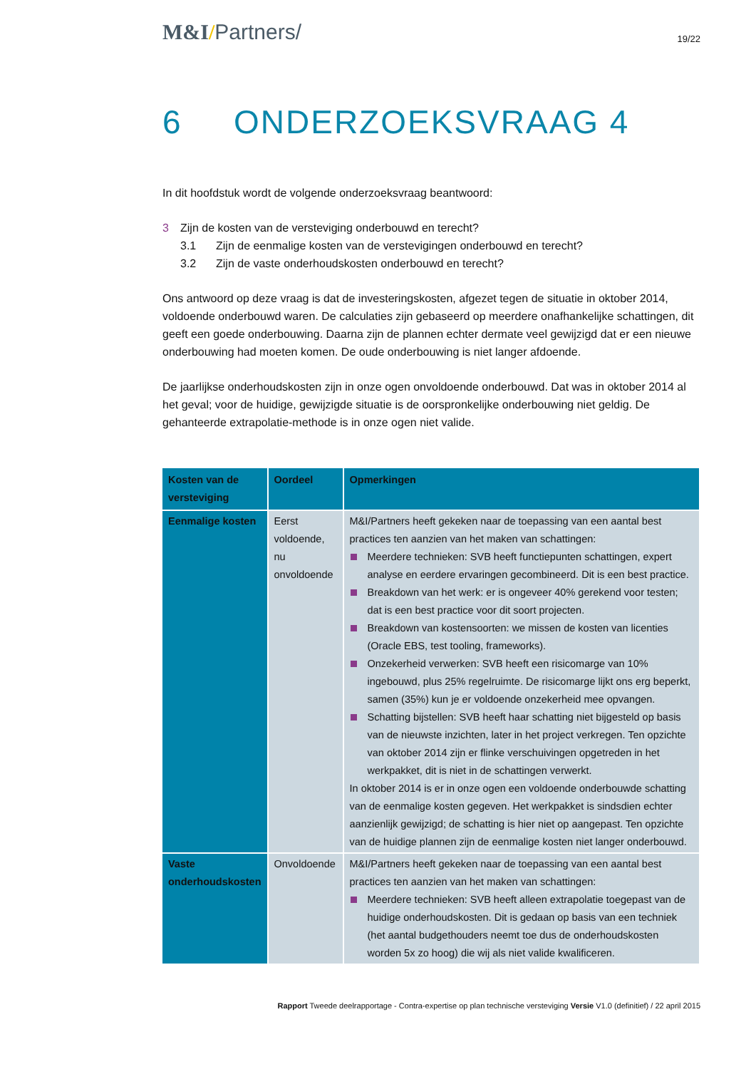M&I/Partners/
19/22
6 ONDERZOEKSVRAAG 4
In dit hoofdstuk wordt de volgende onderzoeksvraag beantwoord:
3 Zijn de kosten van de versteviging onderbouwd en terecht?
3.1 Zijn de eenmalige kosten van de verstevigingen onderbouwd en terecht?
3.2 Zijn de vaste onderhoudskosten onderbouwd en terecht?
Ons antwoord op deze vraag is dat de investeringskosten, afgezet tegen de situatie in oktober 2014, voldoende onderbouwd waren. De calculaties zijn gebaseerd op meerdere onafhankelijke schattingen, dit geeft een goede onderbouwing. Daarna zijn de plannen echter dermate veel gewijzigd dat er een nieuwe onderbouwing had moeten komen. De oude onderbouwing is niet langer afdoende.
De jaarlijkse onderhoudskosten zijn in onze ogen onvoldoende onderbouwd. Dat was in oktober 2014 al het geval; voor de huidige, gewijzigde situatie is de oorspronkelijke onderbouwing niet geldig. De gehanteerde extrapolatie-methode is in onze ogen niet valide.
| Kosten van de versteviging | Oordeel | Opmerkingen |
| --- | --- | --- |
| Eenmalige kosten | Eerst voldoende, nu onvoldoende | M&I/Partners heeft gekeken naar de toepassing van een aantal best practices ten aanzien van het maken van schattingen: Meerdere technieken: SVB heeft functiepunten schattingen, expert analyse en eerdere ervaringen gecombineerd. Dit is een best practice. Breakdown van het werk: er is ongeveer 40% gerekend voor testen; dat is een best practice voor dit soort projecten. Breakdown van kostensoorten: we missen de kosten van licenties (Oracle EBS, test tooling, frameworks). Onzekerheid verwerken: SVB heeft een risicomarge van 10% ingebouwd, plus 25% regelruimte. De risicomarge lijkt ons erg beperkt, samen (35%) kun je er voldoende onzekerheid mee opvangen. Schatting bijstellen: SVB heeft haar schatting niet bijgesteld op basis van de nieuwste inzichten, later in het project verkregen. Ten opzichte van oktober 2014 zijn er flinke verschuivingen opgetreden in het werkpakket, dit is niet in de schattingen verwerkt. In oktober 2014 is er in onze ogen een voldoende onderbouwde schatting van de eenmalige kosten gegeven. Het werkpakket is sindsdien echter aanzienlijk gewijzigd; de schatting is hier niet op aangepast. Ten opzichte van de huidige plannen zijn de eenmalige kosten niet langer onderbouwd. |
| Vaste onderhoudskosten | Onvoldoende | M&I/Partners heeft gekeken naar de toepassing van een aantal best practices ten aanzien van het maken van schattingen: Meerdere technieken: SVB heeft alleen extrapolatie toegepast van de huidige onderhoudskosten. Dit is gedaan op basis van een techniek (het aantal budgethouders neemt toe dus de onderhoudskosten worden 5x zo hoog) die wij als niet valide kwalificeren. |
Rapport Tweede deelrapportage - Contra-expertise op plan technische versteviging Versie V1.0 (definitief) / 22 april 2015